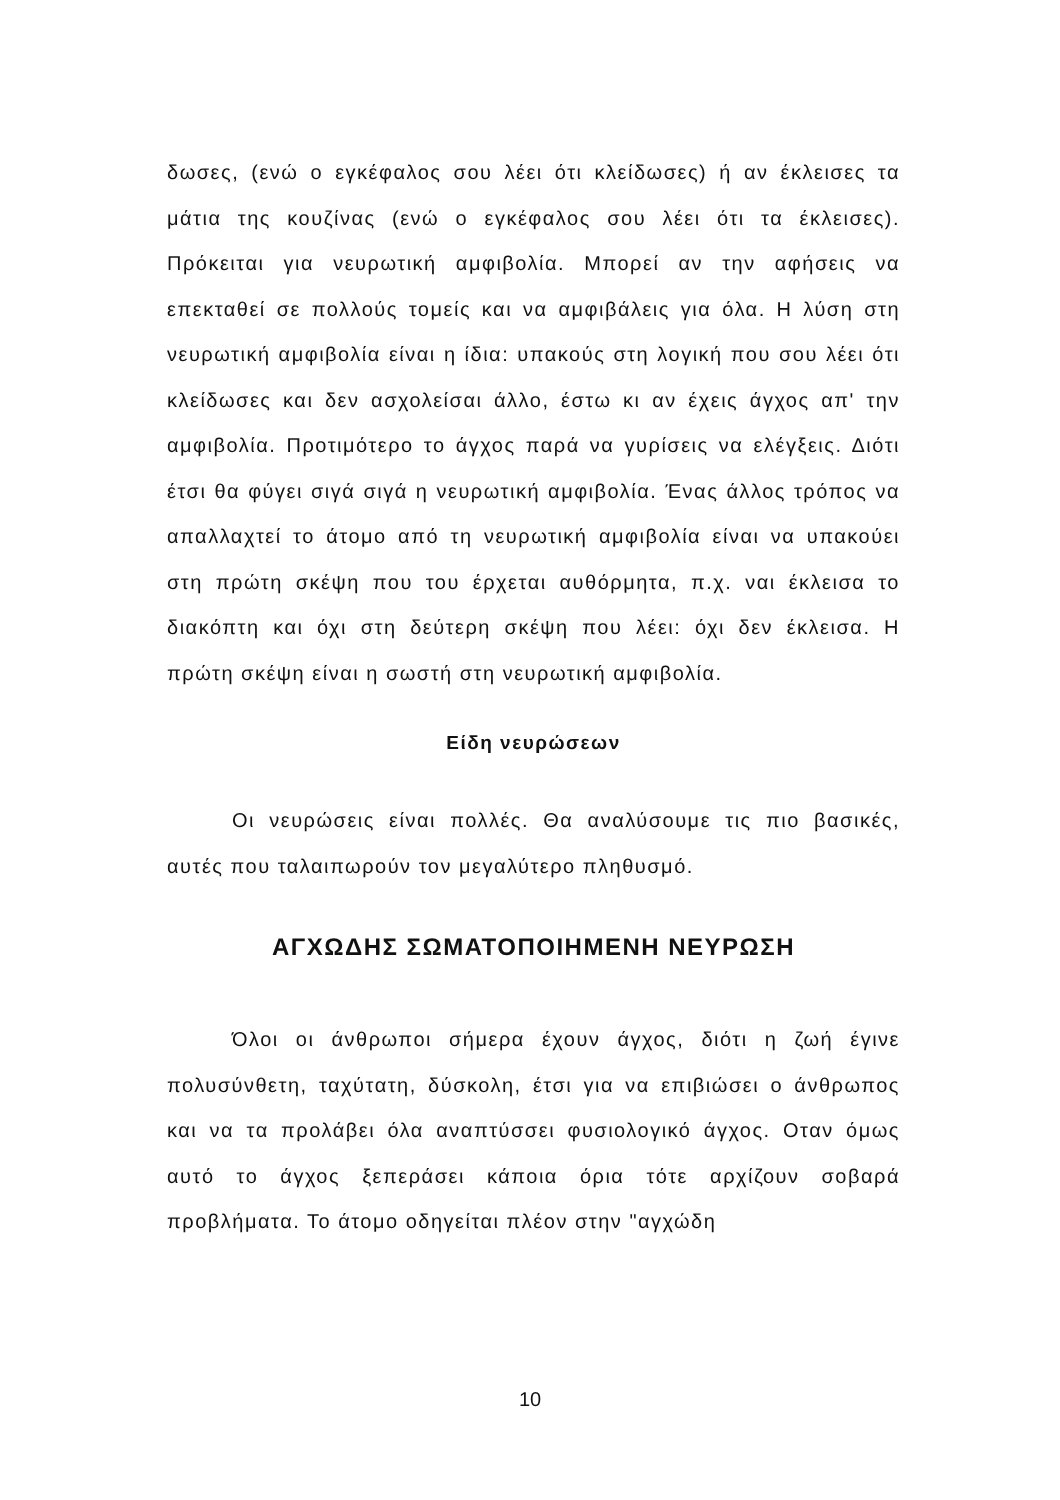δωσες, (ενώ ο εγκέφαλος σου λέει ότι κλείδωσες) ή αν έκλεισες τα μάτια της κουζίνας (ενώ ο εγκέφαλος σου λέει ότι τα έκλεισες). Πρόκειται για νευρωτική αμφιβολία. Μπορεί αν την αφήσεις να επεκταθεί σε πολλούς τομείς και να αμφιβάλεις για όλα. Η λύση στη νευρωτική αμφιβολία είναι η ίδια: υπακούς στη λογική που σου λέει ότι κλείδωσες και δεν ασχολείσαι άλλο, έστω κι αν έχεις άγχος απ' την αμφιβολία. Προτιμότερο το άγχος παρά να γυρίσεις να ελέγξεις. Διότι έτσι θα φύγει σιγά σιγά η νευρωτική αμφιβολία. Ένας άλλος τρόπος να απαλλαχτεί το άτομο από τη νευρωτική αμφιβολία είναι να υπακούει στη πρώτη σκέψη που του έρχεται αυθόρμητα, π.χ. ναι έκλεισα το διακόπτη και όχι στη δεύτερη σκέψη που λέει: όχι δεν έκλεισα. Η πρώτη σκέψη είναι η σωστή στη νευρωτική αμφιβολία.
Είδη νευρώσεων
Οι νευρώσεις είναι πολλές. Θα αναλύσουμε τις πιο βασικές, αυτές που ταλαιπωρούν τον μεγαλύτερο πληθυσμό.
ΑΓΧΩΔΗΣ ΣΩΜΑΤΟΠΟΙΗΜΕΝΗ ΝΕΥΡΩΣΗ
Όλοι οι άνθρωποι σήμερα έχουν άγχος, διότι η ζωή έγινε πολυσύνθετη, ταχύτατη, δύσκολη, έτσι για να επιβιώσει ο άνθρωπος και να τα προλάβει όλα αναπτύσσει φυσιολογικό άγχος. Οταν όμως αυτό το άγχος ξεπεράσει κάποια όρια τότε αρχίζουν σοβαρά προβλήματα. Το άτομο οδηγείται πλέον στην "αγχώδη
10